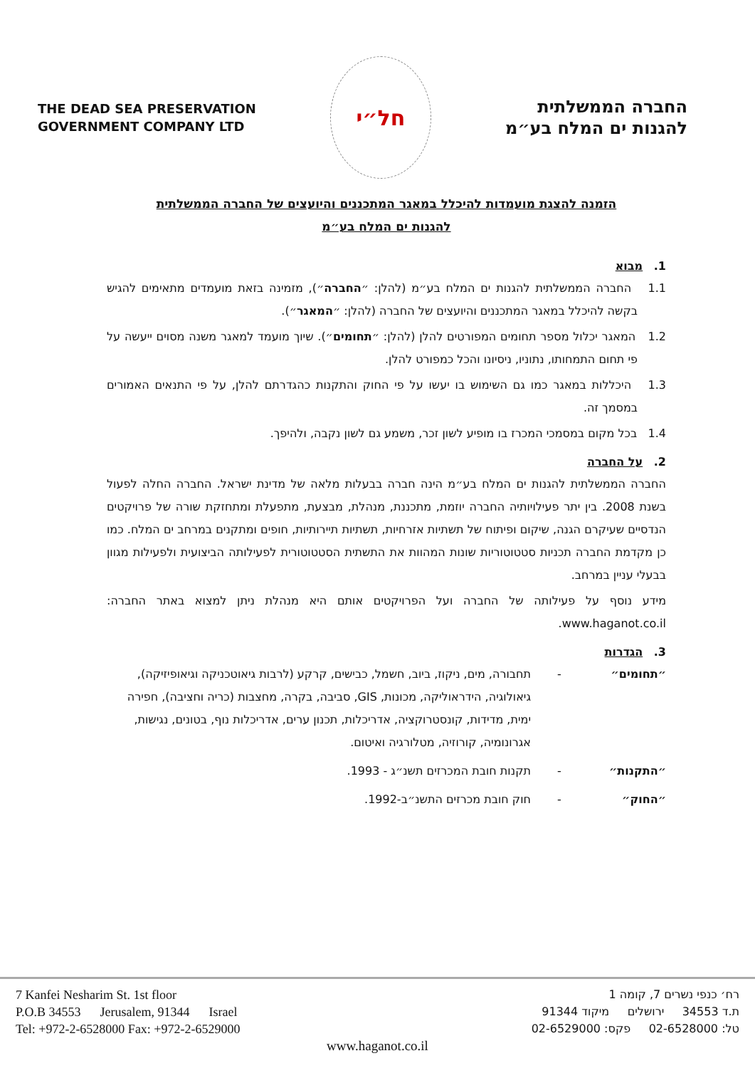THE DEAD SEA PRESERVATION
GOVERNMENT COMPANY LTD
חל״י
החברה הממשלתית
להגנות ים המלח בע״מ
הזמנה להצגת מועמדות להיכלל במאגר המתכננים והיועצים של החברה הממשלתית
להגנות ים המלח בע״מ
1. מבוא
1.1 החברה הממשלתית להגנות ים המלח בע״מ (להלן: ״החברה״), מזמינה בזאת מועמדים מתאימים להגיש בקשה להיכלל במאגר המתכננים והיועצים של החברה (להלן: ״המאגר״).
1.2 המאגר יכלול מספר תחומים המפורטים להלן (להלן: ״תחומים״). שיוך מועמד למאגר משנה מסוים ייעשה על פי תחום התמחותו, נתוניו, ניסיונו והכל כמפורט להלן.
1.3 היכללות במאגר כמו גם השימוש בו יעשו על פי החוק והתקנות כהגדרתם להלן, על פי התנאים האמורים במסמך זה.
1.4 בכל מקום במסמכי המכרז בו מופיע לשון זכר, משמע גם לשון נקבה, ולהיפך.
2. על החברה
החברה הממשלתית להגנות ים המלח בע״מ הינה חברה בבעלות מלאה של מדינת ישראל. החברה החלה לפעול בשנת 2008. בין יתר פעילויותיה החברה יוזמת, מתכננת, מנהלת, מבצעת, מתפעלת ומתחזקת שורה של פרויקטים הנדסיים שעיקרם הגנה, שיקום ופיתוח של תשתיות אזרחיות, תשתיות תיירותיות, חופים ומתקנים במרחב ים המלח. כמו כן מקדמת החברה תכניות סטטוטוריות שונות המהוות את התשתית הסטטוטורית לפעילותה הביצועית ולפעילות מגוון בבעלי עניין במרחב.
מידע נוסף על פעילותה של החברה ועל הפרויקטים אותם היא מנהלת ניתן למצוא באתר החברה: www.haganot.co.il.
3. הגדרות
״תחומים״ - תחבורה, מים, ניקוז, ביוב, חשמל, כבישים, קרקע (לרבות גיאוטכניקה וגיאופיזיקה), גיאולוגיה, הידראוליקה, מכונות, GIS, סביבה, בקרה, מחצבות (כריה וחציבה), חפירה ימית, מדידות, קונסטרוקציה, אדריכלות, תכנון ערים, אדריכלות נוף, בטונים, נגישות, אגרונומיה, קורוזיה, מטלורגיה ואיטום.
״התקנות״ - תקנות חובת המכרזים תשנ״ג - 1993.
״החוק״ - חוק חובת מכרזים התשנ״ב-1992.
7 Kanfei Nesharim St. 1st floor
P.O.B 34553 Jerusalem, 91344 Israel
Tel: +972-2-6528000 Fax: +972-2-6529000
רח׳ כנפי נשרים 7, קומה 1
ת.ד 34553 ירושלים מיקוד 91344
טל: 02-6528000 פקס: 02-6529000
www.haganot.co.il